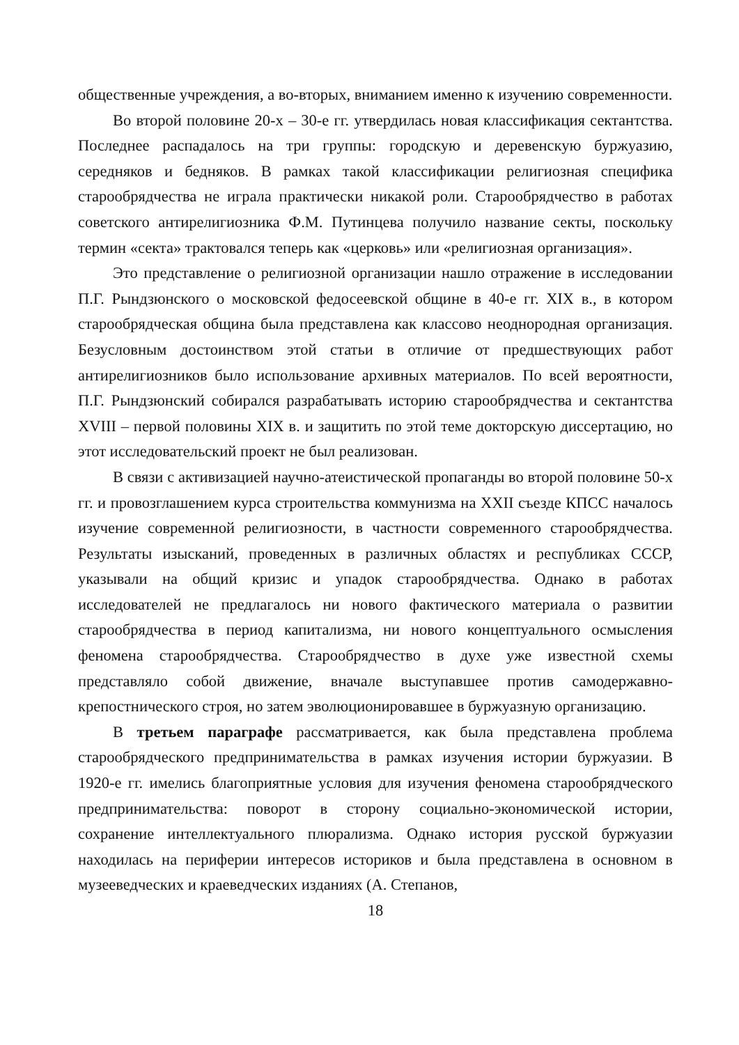общественные учреждения, а во-вторых, вниманием именно к изучению современности.
Во второй половине 20-х – 30-е гг. утвердилась новая классификация сектантства. Последнее распадалось на три группы: городскую и деревенскую буржуазию, середняков и бедняков. В рамках такой классификации религиозная специфика старообрядчества не играла практически никакой роли. Старообрядчество в работах советского антирелигиозника Ф.М. Путинцева получило название секты, поскольку термин «секта» трактовался теперь как «церковь» или «религиозная организация».
Это представление о религиозной организации нашло отражение в исследовании П.Г. Рындзюнского о московской федосеевской общине в 40-е гг. XIX в., в котором старообрядческая община была представлена как классово неоднородная организация. Безусловным достоинством этой статьи в отличие от предшествующих работ антирелигиозников было использование архивных материалов. По всей вероятности, П.Г. Рындзюнский собирался разрабатывать историю старообрядчества и сектантства XVIII – первой половины XIX в. и защитить по этой теме докторскую диссертацию, но этот исследовательский проект не был реализован.
В связи с активизацией научно-атеистической пропаганды во второй половине 50-х гг. и провозглашением курса строительства коммунизма на XXII съезде КПСС началось изучение современной религиозности, в частности современного старообрядчества. Результаты изысканий, проведенных в различных областях и республиках СССР, указывали на общий кризис и упадок старообрядчества. Однако в работах исследователей не предлагалось ни нового фактического материала о развитии старообрядчества в период капитализма, ни нового концептуального осмысления феномена старообрядчества. Старообрядчество в духе уже известной схемы представляло собой движение, вначале выступавшее против самодержавно-крепостнического строя, но затем эволюционировавшее в буржуазную организацию.
В третьем параграфе рассматривается, как была представлена проблема старообрядческого предпринимательства в рамках изучения истории буржуазии. В 1920-е гг. имелись благоприятные условия для изучения феномена старообрядческого предпринимательства: поворот в сторону социально-экономической истории, сохранение интеллектуального плюрализма. Однако история русской буржуазии находилась на периферии интересов историков и была представлена в основном в музееведческих и краеведческих изданиях (А. Степанов,
18